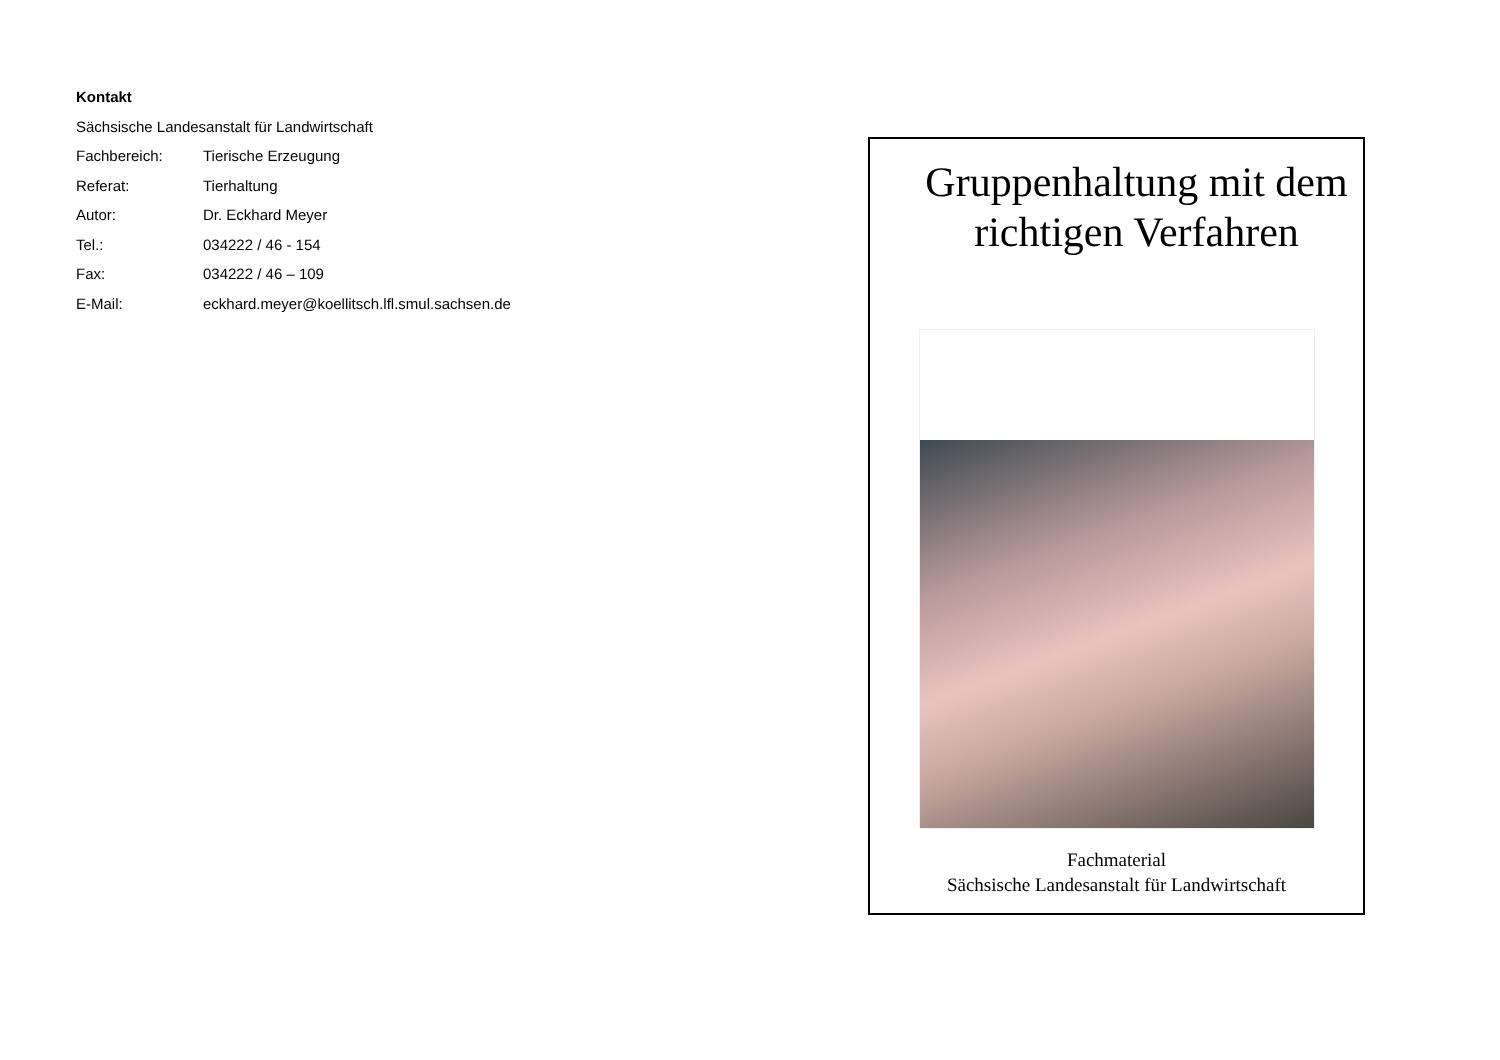Kontakt
Sächsische Landesanstalt für Landwirtschaft
Fachbereich: Tierische Erzeugung
Referat: Tierhaltung
Autor: Dr. Eckhard Meyer
Tel.: 034222 / 46 - 154
Fax: 034222 / 46 – 109
E-Mail: eckhard.meyer@koellitsch.lfl.smul.sachsen.de
Gruppenhaltung mit dem richtigen Verfahren
Fachmaterial
Sächsische Landesanstalt für Landwirtschaft